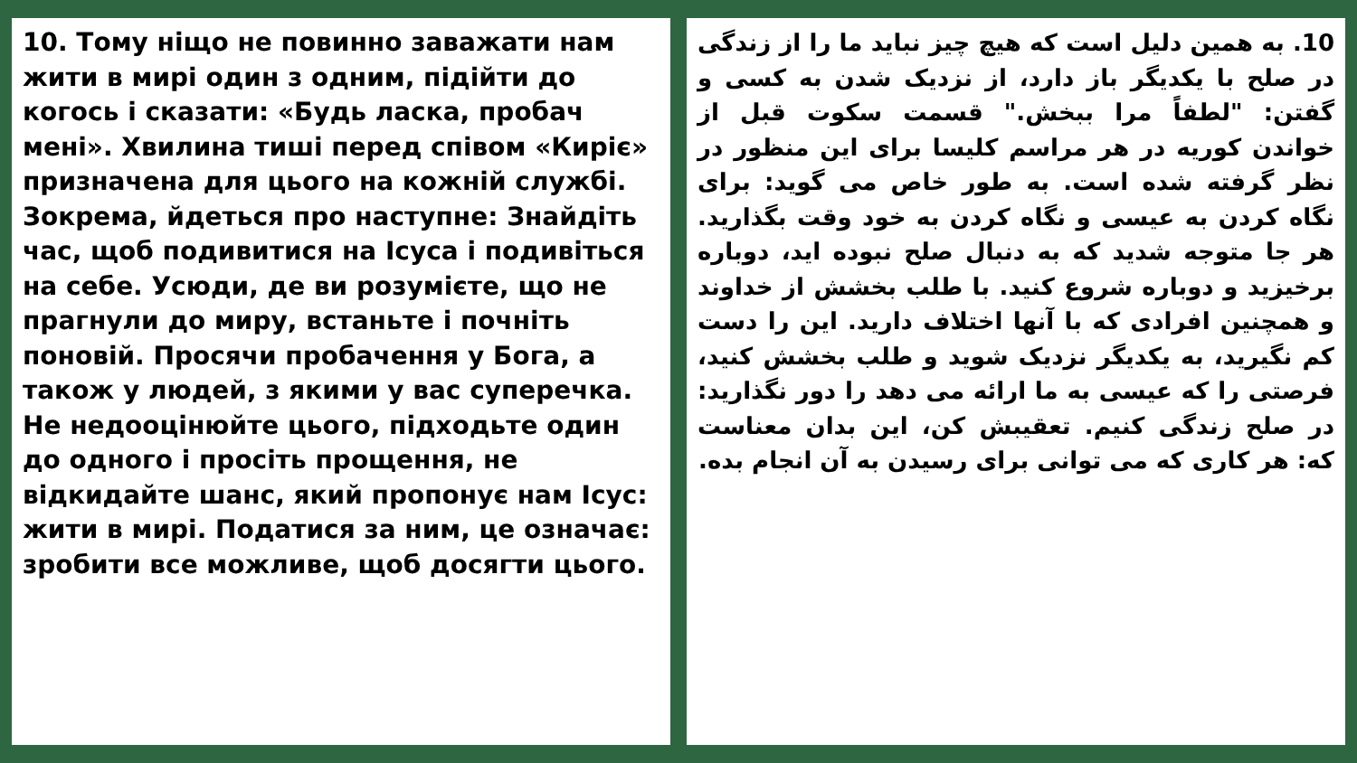10. Тому ніщо не повинно заважати нам жити в мирі один з одним, підійти до когось і сказати: «Будь ласка, пробач мені». Хвилина тиші перед співом «Киріє» призначена для цього на кожній службі. Зокрема, йдеться про наступне: Знайдіть час, щоб подивитися на Ісуса і подивіться на себе. Усюди, де ви розумієте, що не прагнули до миру, встаньте і почніть поновій. Просячи пробачення у Бога, а також у людей, з якими у вас суперечка. Не недооцінюйте цього, підходьте один до одного і просіть прощення, не відкидайте шанс, який пропонує нам Ісус: жити в мирі. Податися за ним, це означає: зробити все можливе, щоб досягти цього.
10. به همین دلیل است که هیچ چیز نباید ما را از زندگی در صلح با یکدیگر باز دارد، از نزدیک شدن به کسی و گفتن: "لطفاً مرا ببخش." قسمت سکوت قبل از خواندن کوریه در هر مراسم کلیسا برای این منظور در نظر گرفته شده است. به طور خاص می گوید: برای نگاه کردن به عیسی و نگاه کردن به خود وقت بگذارید. هر جا متوجه شدید که به دنبال صلح نبوده اید، دوباره برخیزید و دوباره شروع کنید. با طلب بخشش از خداوند و همچنین افرادی که با آنها اختلاف دارید. این را دست کم نگیرید، به یکدیگر نزدیک شوید و طلب بخشش کنید، فرصتی را که عیسی به ما ارائه می دهد را دور نگذارید: در صلح زندگی کنیم. تعقیبش کن، این بدان معناست که: هر کاری که می توانی برای رسیدن به آن انجام بده.